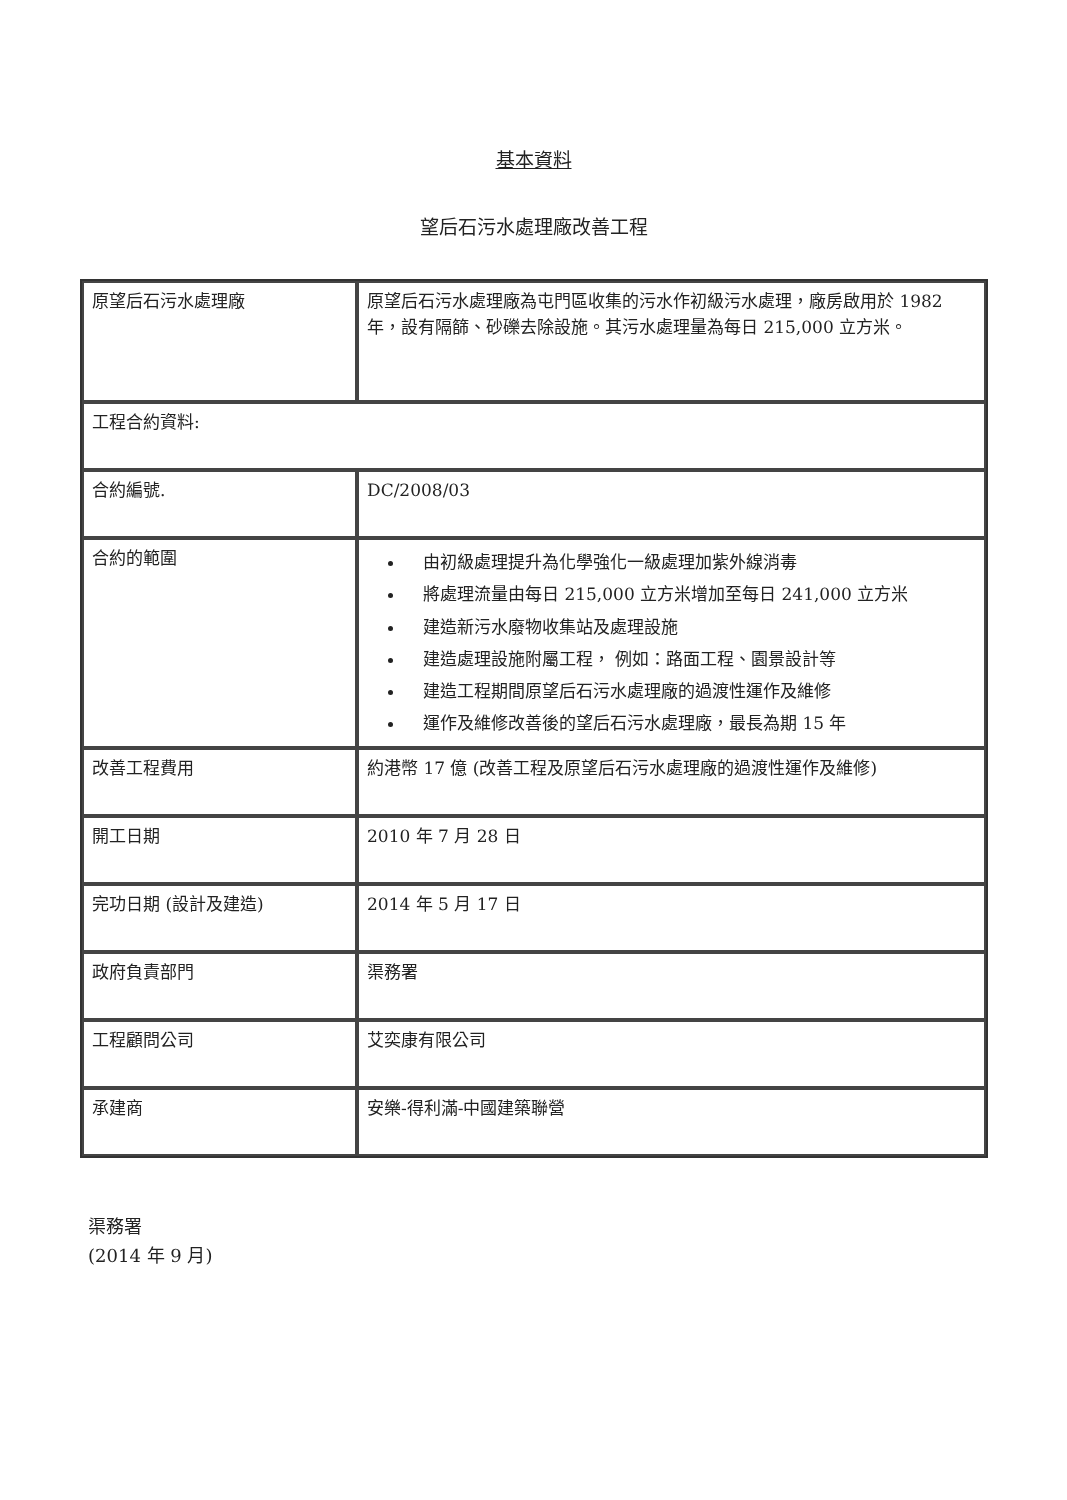基本資料
望后石污水處理廠改善工程
| 原望后石污水處理廠 | 原望后石污水處理廠為屯門區收集的污水作初級污水處理，廠房啟用於 1982 年，設有隔篩、砂礫去除設施。其污水處理量為每日 215,000 立方米。 |
| 工程合約資料: | |
| 合約編號. | DC/2008/03 |
| 合約的範圍 | 由初級處理提升為化學強化一級處理加紫外線消毒 將處理流量由每日 215,000 立方米增加至每日 241,000 立方米 建造新污水廢物收集站及處理設施 建造處理設施附屬工程， 例如：路面工程、園景設計等 建造工程期間原望后石污水處理廠的過渡性運作及維修 運作及維修改善後的望后石污水處理廠，最長為期 15 年 |
| 改善工程費用 | 約港幣 17 億 (改善工程及原望后石污水處理廠的過渡性運作及維修) |
| 開工日期 | 2010 年 7 月 28 日 |
| 完功日期 (設計及建造) | 2014 年 5 月 17 日 |
| 政府負責部門 | 渠務署 |
| 工程顧問公司 | 艾奕康有限公司 |
| 承建商 | 安樂-得利滿-中國建築聯營 |
渠務署
(2014 年 9 月)